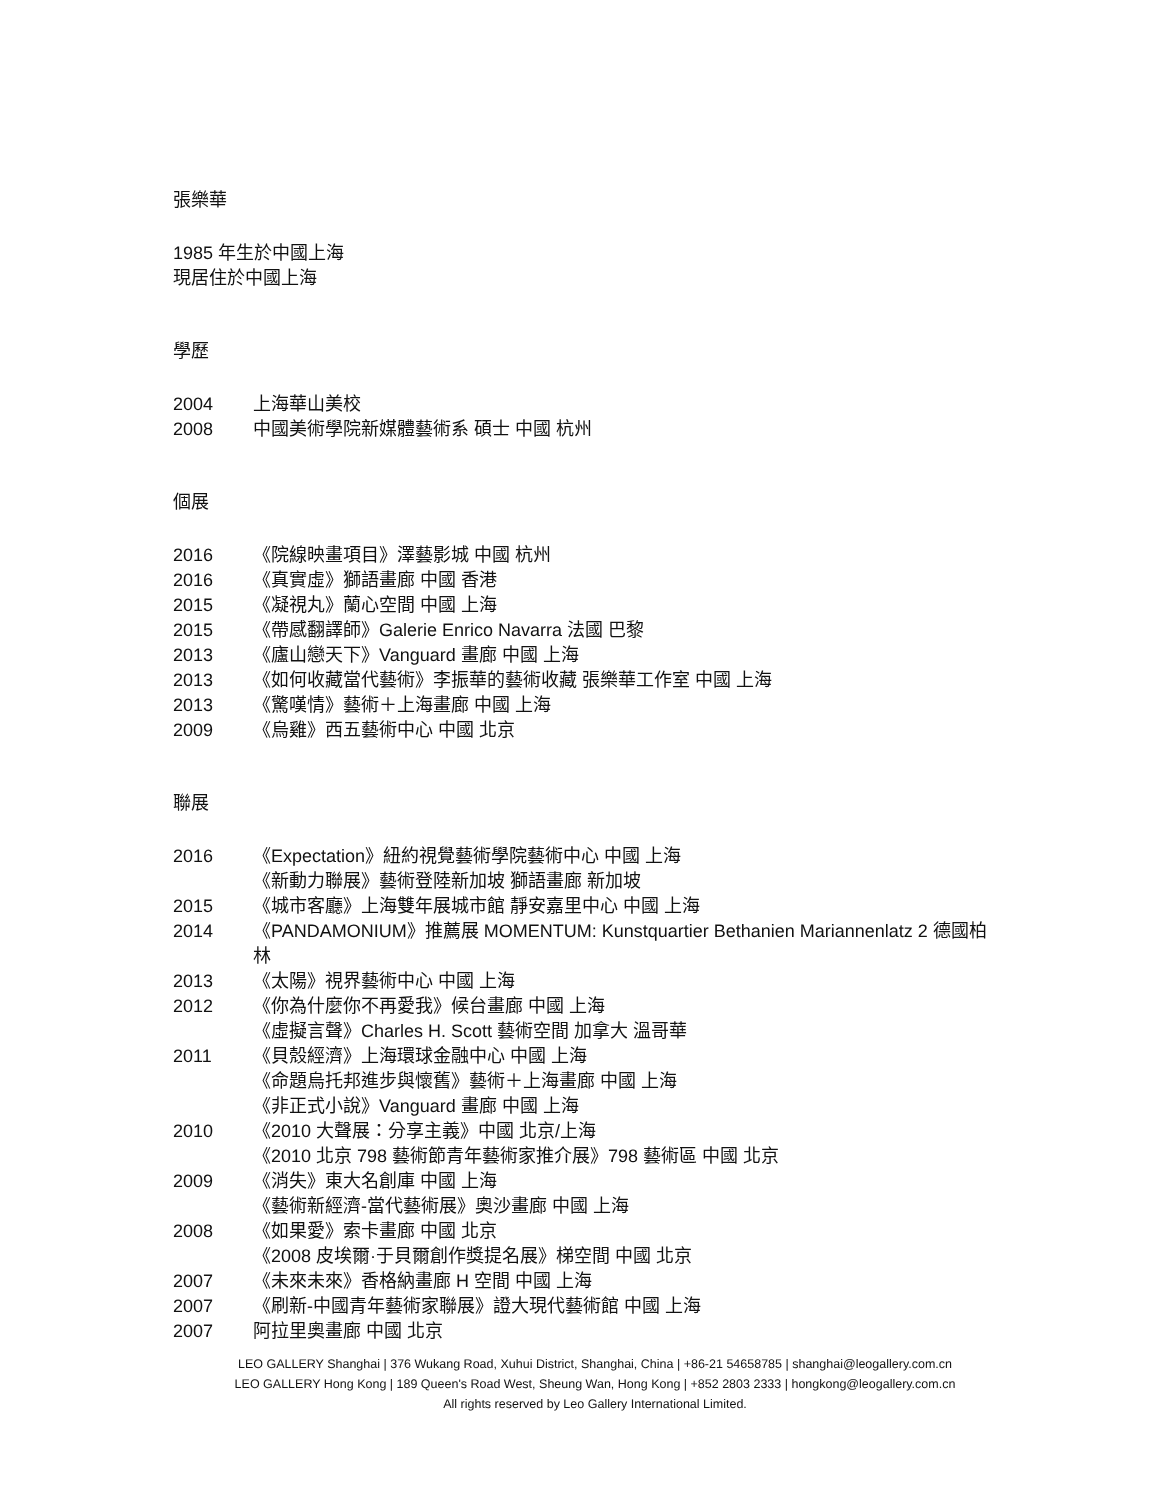張樂華
1985 年生於中國上海
現居住於中國上海
學歷
2004 上海華山美校
2008 中國美術學院新媒體藝術系 碩士 中國 杭州
個展
2016 《院線映畫項目》澤藝影城 中國 杭州
2016 《真實虛》獅語畫廊 中國 香港
2015 《凝視丸》蘭心空間 中國 上海
2015 《帶感翻譯師》Galerie Enrico Navarra 法國 巴黎
2013 《廬山戀天下》Vanguard 畫廊 中國 上海
2013 《如何收藏當代藝術》李振華的藝術收藏 張樂華工作室 中國 上海
2013 《驚嘆情》藝術＋上海畫廊 中國 上海
2009 《烏雞》西五藝術中心 中國 北京
聯展
2016 《Expectation》紐約視覺藝術學院藝術中心 中國 上海
《新動力聯展》藝術登陸新加坡 獅語畫廊 新加坡
2015 《城市客廳》上海雙年展城市館 靜安嘉里中心 中國 上海
2014 《PANDAMONIUM》推薦展 MOMENTUM: Kunstquartier Bethanien Mariannenlatz 2 德國柏林
2013 《太陽》視界藝術中心 中國 上海
2012 《你為什麼你不再愛我》候台畫廊 中國 上海
《虛擬言聲》Charles H. Scott 藝術空間 加拿大 溫哥華
2011 《貝殼經濟》上海環球金融中心 中國 上海
《命題烏托邦進步與懷舊》藝術＋上海畫廊 中國 上海
《非正式小說》Vanguard 畫廊 中國 上海
2010 《2010 大聲展：分享主義》中國 北京/上海
《2010 北京 798 藝術節青年藝術家推介展》798 藝術區 中國 北京
2009 《消失》東大名創庫 中國 上海
《藝術新經濟-當代藝術展》奧沙畫廊 中國 上海
2008 《如果愛》索卡畫廊 中國 北京
《2008 皮埃爾·于貝爾創作獎提名展》梯空間 中國 北京
2007 《未來未來》香格納畫廊 H 空間 中國 上海
2007 《刷新-中國青年藝術家聯展》證大現代藝術館 中國 上海
2007 阿拉里奧畫廊 中國 北京
LEO GALLERY Shanghai | 376 Wukang Road, Xuhui District, Shanghai, China | +86-21 54658785 | shanghai@leogallery.com.cn
LEO GALLERY Hong Kong | 189 Queen's Road West, Sheung Wan, Hong Kong | +852 2803 2333 | hongkong@leogallery.com.cn
All rights reserved by Leo Gallery International Limited.